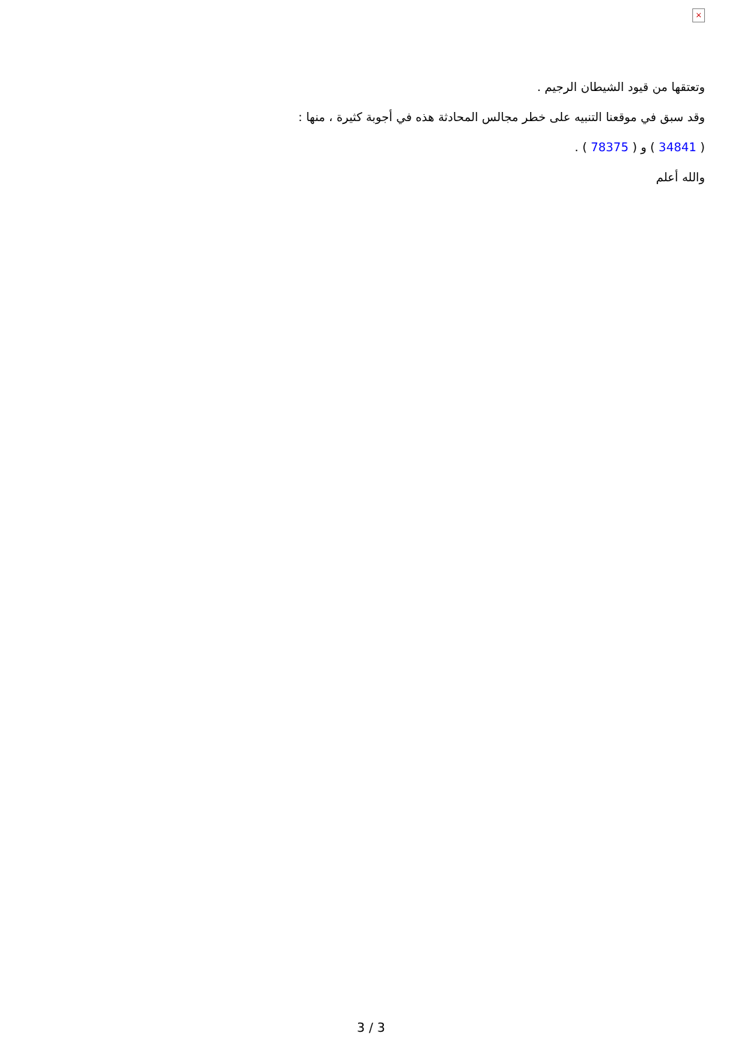×
وتعتقها من قيود الشيطان الرجيم .
وقد سبق في موقعنا التنبيه على خطر مجالس المحادثة هذه في أجوبة كثيرة ، منها :
( 34841 ) و ( 78375 ) .
والله أعلم
3 / 3